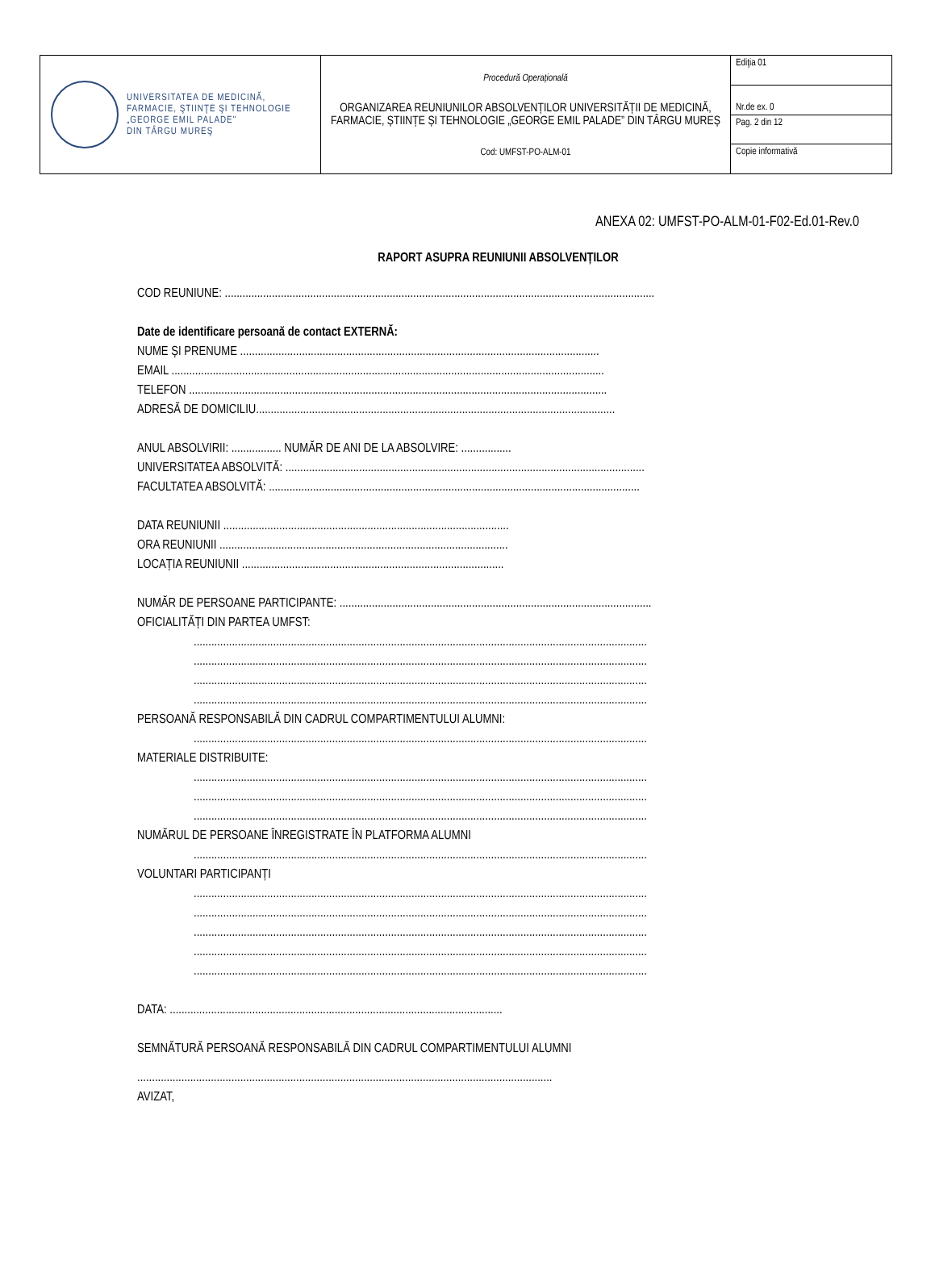| UNIVERSITATEA DE MEDICINĂ, FARMACIE, ŞTIINŢE ŞI TEHNOLOGIE „GEORGE EMIL PALADE" DIN TÂRGU MUREŞ | Procedură Operațională ORGANIZAREA REUNIUNILOR ABSOLVENȚILOR UNIVERSITĂȚII DE MEDICINĂ, FARMACIE, ȘTIINȚE ȘI TEHNOLOGIE „GEORGE EMIL PALADE” DIN TÂRGU MUREȘ Cod: UMFST-PO-ALM-01 | Ediţia 01 |
| | | Nr.de ex. 0 |
| | | Pag. 2 din 12 |
| | | Copie informativă |
ANEXA 02: UMFST-PO-ALM-01-F02-Ed.01-Rev.0
RAPORT ASUPRA REUNIUNII ABSOLVENȚILOR
COD REUNIUNE: ..................................................................................................................................................
Date de identificare persoană de contact EXTERNĂ:
NUME ȘI PRENUME ..........................................................................................................................
EMAIL ...................................................................................................................................................
TELEFON ..............................................................................................................................................
ADRESĂ DE DOMICILIU..........................................................................................................................
ANUL ABSOLVIRII: ................. NUMĂR DE ANI DE LA ABSOLVIRE: .................
UNIVERSITATEA ABSOLVITĂ: ..........................................................................................................................
FACULTATEA ABSOLVITĂ: ..............................................................................................................................
DATA REUNIUNII .................................................................................................
ORA REUNIUNII ..................................................................................................
LOCAȚIA REUNIUNII .........................................................................................
NUMĂR DE PERSOANE PARTICIPANTE: ..........................................................................................................
OFICIALITĂȚI DIN PARTEA UMFST:
..........................................................................................................................................................
..........................................................................................................................................................
..........................................................................................................................................................
..........................................................................................................................................................
PERSOANĂ RESPONSABILĂ DIN CADRUL COMPARTIMENTULUI ALUMNI:
..........................................................................................................................................................
MATERIALE DISTRIBUITE:
..........................................................................................................................................................
..........................................................................................................................................................
..........................................................................................................................................................
NUMĂRUL DE PERSOANE ÎNREGISTRATE ÎN PLATFORMA ALUMNI
..........................................................................................................................................................
VOLUNTARI PARTICIPANȚI
..........................................................................................................................................................
..........................................................................................................................................................
..........................................................................................................................................................
..........................................................................................................................................................
..........................................................................................................................................................
DATA: .................................................................................................................
SEMNĂTURĂ PERSOANĂ RESPONSABILĂ DIN CADRUL COMPARTIMENTULUI ALUMNI
.............................................................................................................................................
AVIZAT,